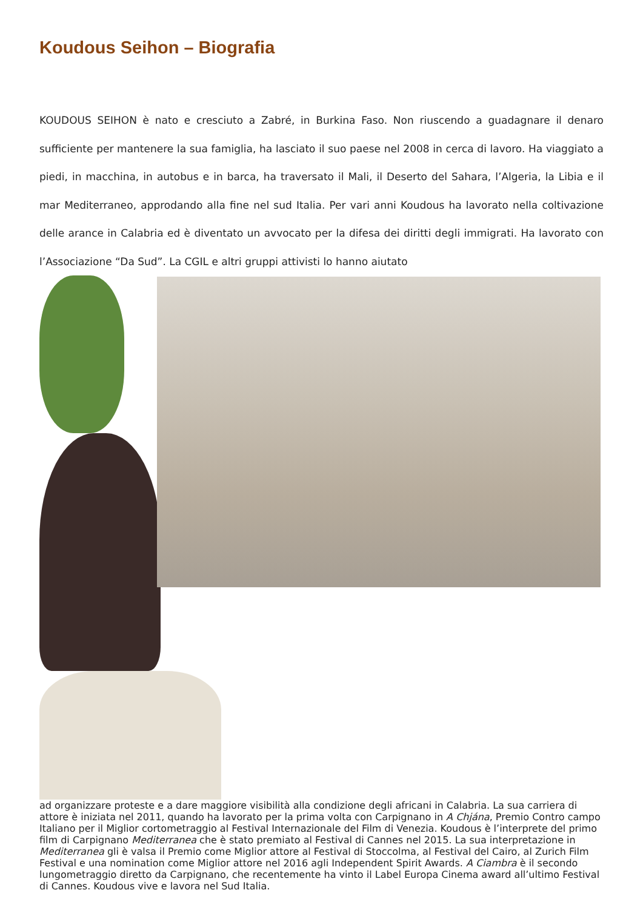Koudous Seihon – Biografia
KOUDOUS SEIHON è nato e cresciuto a Zabré, in Burkina Faso. Non riuscendo a guadagnare il denaro sufficiente per mantenere la sua famiglia, ha lasciato il suo paese nel 2008 in cerca di lavoro. Ha viaggiato a piedi, in macchina, in autobus e in barca, ha traversato il Mali, il Deserto del Sahara, l’Algeria, la Libia e il mar Mediterraneo, approdando alla fine nel sud Italia. Per vari anni Koudous ha lavorato nella coltivazione delle arance in Calabria ed è diventato un avvocato per la difesa dei diritti degli immigrati. Ha lavorato con l’Associazione “Da Sud”. La CGIL e altri gruppi attivisti lo hanno aiutato
ad organizzare proteste e a dare maggiore visibilità alla condizione degli africani in Calabria. La sua carriera di attore è iniziata nel 2011, quando ha lavorato per la prima volta con Carpignano in A Chjána, Premio Contro campo Italiano per il Miglior cortometraggio al Festival Internazionale del Film di Venezia. Koudous è l’interprete del primo film di Carpignano Mediterranea che è stato premiato al Festival di Cannes nel 2015. La sua interpretazione in Mediterranea gli è valsa il Premio come Miglior attore al Festival di Stoccolma, al Festival del Cairo, al Zurich Film Festival e una nomination come Miglior attore nel 2016 agli Independent Spirit Awards. A Ciambra è il secondo lungometraggio diretto da Carpignano, che recentemente ha vinto il Label Europa Cinema award all’ultimo Festival di Cannes. Koudous vive e lavora nel Sud Italia.